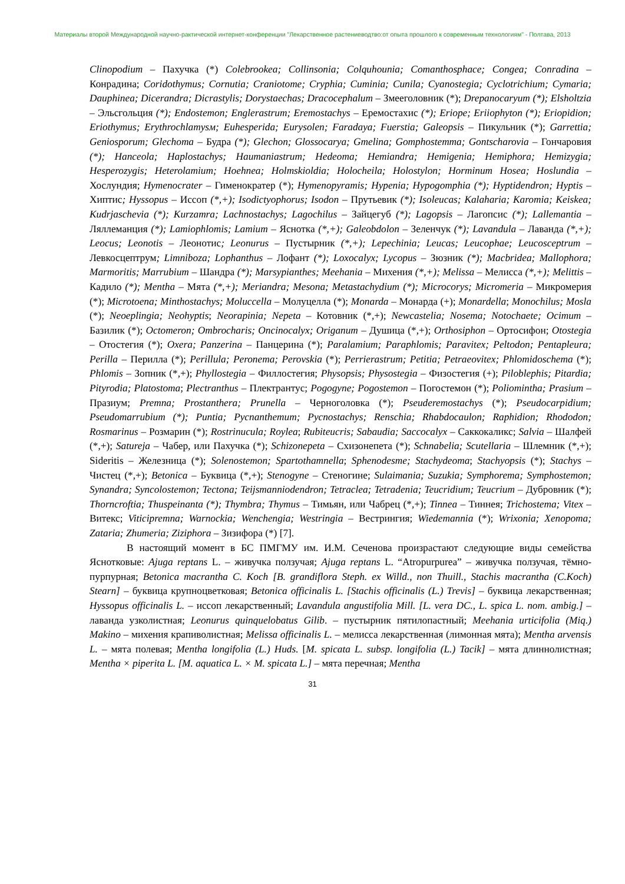Материалы второй Международной научно-рактической интернет-конференции "Лекарственное растениеводтво:от опыта прошлого к современным технологиям" - Полтава, 2013
Clinopodium – Пахучка (*) Colebrookea; Collinsonia; Colquhounia; Comanthosphace; Congea; Conradina – Конрадина; Coridothymus; Cornutia; Craniotome; Cryphia; Cuminia; Cunila; Cyanostegia; Cyclotrichium; Cymaria; Dauphinea; Dicerandra; Dicrastylis; Dorystaechas; Dracocephalum – Змееголовник (*); Drepanocaryum (*); Elsholtzia – Эльсгольция (*); Endostemon; Englerastrum; Eremostachys – Еремостахис (*); Eriope; Eriiophyton (*); Eriopidion; Eriothymus; Erythrochlamysм; Euhesperida; Eurysolen; Faradaya; Fuerstia; Galeopsis – Пикульник (*); Garrettia; Geniosporum; Glechoma – Будра (*); Glechon; Glossocarya; Gmelina; Gomphostemma; Gontscharovia – Гончаровия (*); Hanceola; Haplostachys; Haumaniastrum; Hedeoma; Hemiandra; Hemigenia; Hemiphora; Hemizygia; Hesperozygis; Heterolamium; Hoehnea; Holmskioldia; Holocheila; Holostylon; Horminum Hosea; Hoslundia – Хослундия; Hymenocrater – Гименократер (*); Hymenopyramis; Hypenia; Hypogomphia (*); Hyptidendron; Hyptis – Хиптис; Hyssopus – Иссоп (*,+); Isodictyophorus; Isodon – Прутьевик (*); Isoleucas; Kalaharia; Karomia; Keiskea; Kudrjaschevia (*); Kurzamra; Lachnostachys; Lagochilus – Зайцегуб (*); Lagopsis – Лагопсис (*); Lallemantia – Ляллеманция (*); Lamiophlomis; Lamium – Яснотка (*,+); Galeobdolon – Зеленчук (*); Lavandula – Лаванда (*,+); Leocus; Leonotis – Леонотис; Leonurus – Пустырник (*,+); Lepechinia; Leucas; Leucophae; Leucosceptrum – Левкосцептрум; Limniboza; Lophanthus – Лофант (*); Loxocalyx; Lycopus – Зюзник (*); Macbridea; Mallophora; Marmoritis; Marrubium – Шандра (*); Marsypianthes; Meehania – Михения (*,+); Melissa – Мелисса (*,+); Melittis – Кадило (*); Mentha – Мята (*,+); Meriandra; Mesona; Metastachydium (*); Microcorys; Micromeria – Микромерия (*); Microtoena; Minthostachys; Moluccella – Молуцелла (*); Monarda – Монарда (+); Monardella; Monochilus; Mosla (*); Neoeplingia; Neohyptis; Neorapinia; Nepeta – Котовник (*,+); Newcastelia; Nosema; Notochaete; Ocimum – Базилик (*); Octomeron; Ombrocharis; Oncinocalyx; Origanum – Душица (*,+); Orthosiphon – Ортосифон; Otostegia – Отостегия (*); Oxera; Panzerina – Панцерина (*); Paralamium; Paraphlomis; Paravitex; Peltodon; Pentapleura; Perilla – Перилла (*); Perillula; Peronema; Perovskia (*); Perrierastrum; Petitia; Petraeovitex; Phlomidoschema (*); Phlomis – Зопник (*,+); Phyllostegia – Филлостегия; Physopsis; Physostegia – Физостегия (+); Piloblephis; Pitardia; Pityrodia; Platostoma; Plectranthus – Плектрантус; Pogogyne; Pogostemon – Погостемон (*); Poliomintha; Prasium – Празиум; Premna; Prostanthera; Prunella – Черноголовка (*); Pseuderemostachys (*); Pseudocarpidium; Pseudomarrubium (*); Puntia; Pycnanthemum; Pycnostachys; Renschia; Rhabdocaulon; Raphidion; Rhododon; Rosmarinus – Розмарин (*); Rostrinucula; Roylea; Rubiteucris; Sabaudia; Saccocalyx – Саккокаликс; Salvia – Шалфей (*,+); Satureja – Чабер, или Пахучка (*); Schizonepeta – Схизонепета (*); Schnabelia; Scutellaria – Шлемник (*,+); Sideritis – Железница (*); Solenostemon; Spartothamnella; Sphenodesme; Stachydeoma; Stachyopsis (*); Stachys – Чистец (*,+); Betonica – Буквица (*,+); Stenogyne – Стеногине; Sulaimania; Suzukia; Symphorema; Symphostemon; Synandra; Syncolostemon; Tectona; Teijsmanniodendron; Tetraclea; Tetradenia; Teucridium; Teucrium – Дубровник (*); Thorncroftia; Thuspeinanta (*); Thymbra; Thymus – Тимьян, или Чабрец (*,+); Tinnea – Тиннея; Trichostema; Vitex – Витекс; Viticipremna; Warnockia; Wenchengia; Westringia – Вестрингия; Wiedemannia (*); Wrixonia; Xenopoma; Zataria; Zhumeria; Ziziphora – Зизифора (*) [7].
В настоящий момент в БС ПМГМУ им. И.М. Сеченова произрастают следующие виды семейства Яснотковые: Ajuga reptans L. – живучка ползучая; Ajuga reptans L. “Atropurpurea” – живучка ползучая, тёмно-пурпурная; Betonica macrantha C. Koch [B. grandiflora Steph. ex Willd., non Thuill., Stachis macrantha (C.Koch) Stearn] – буквица крупноцветковая; Betonica officinalis L. [Stachis officinalis (L.) Trevis] – буквица лекарственная; Hyssopus officinalis L. – иссоп лекарственный; Lavandula angustifolia Mill. [L. vera DC., L. spica L. nom. ambig.] – лаванда узколистная; Leonurus quinquelobatus Gilib. – пустырник пятилопастный; Meehania urticifolia (Miq.) Makino – михения крапиволистная; Melissa officinalis L. – мелисса лекарственная (лимонная мята); Mentha arvensis L. – мята полевая; Mentha longifolia (L.) Huds. [M. spicata L. subsp. longifolia (L.) Tacik] – мята длиннолистная; Mentha × piperita L. [M. aquatica L. × M. spicata L.] – мята перечная; Mentha
31